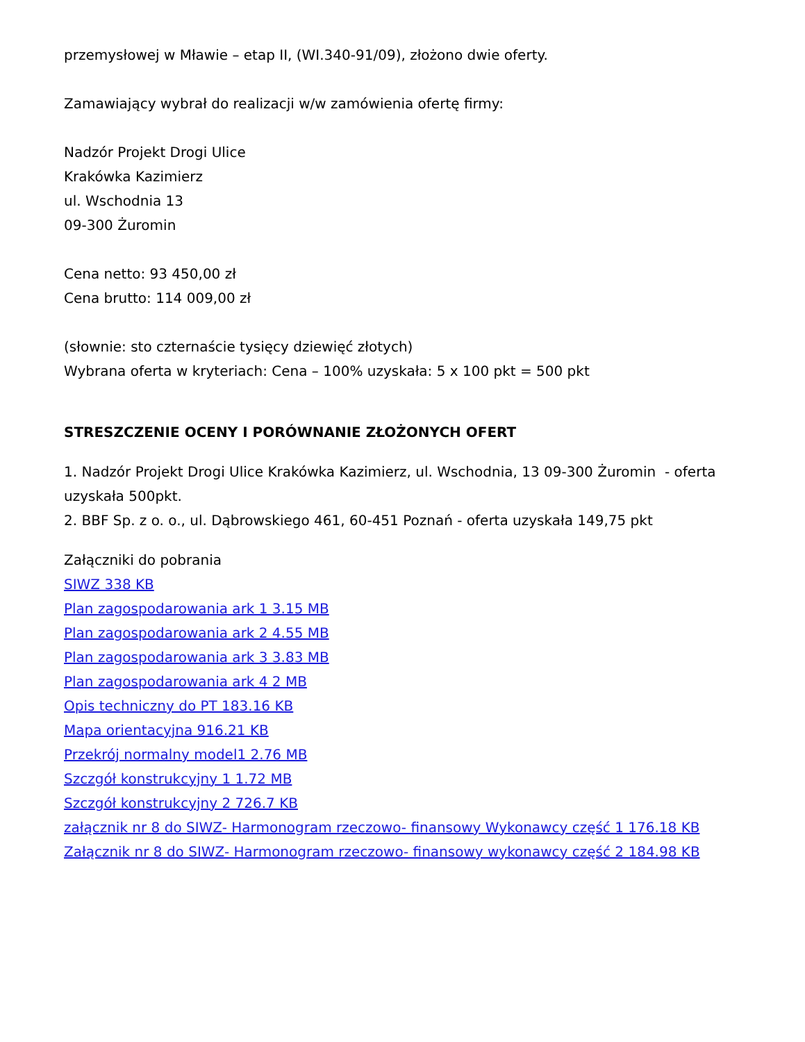przemysłowej w Mławie – etap II, (WI.340-91/09), złożono dwie oferty.
Zamawiający wybrał do realizacji w/w zamówienia ofertę firmy:
Nadzór Projekt Drogi Ulice
Krakówka Kazimierz
ul. Wschodnia 13
09-300 Żuromin
Cena netto: 93 450,00 zł
Cena brutto: 114 009,00 zł
(słownie: sto czternaście tysięcy dziewięć złotych)
Wybrana oferta w kryteriach: Cena – 100% uzyskała: 5 x 100 pkt = 500 pkt
STRESZCZENIE OCENY I PORÓWNANIE ZŁOŻONYCH OFERT
1. Nadzór Projekt Drogi Ulice Krakówka Kazimierz, ul. Wschodnia, 13 09-300 Żuromin - oferta uzyskała 500pkt.
2. BBF Sp. z o. o., ul. Dąbrowskiego 461, 60-451 Poznań - oferta uzyskała 149,75 pkt
Załączniki do pobrania
SIWZ 338 KB
Plan zagospodarowania ark 1 3.15 MB
Plan zagospodarowania ark 2 4.55 MB
Plan zagospodarowania ark 3 3.83 MB
Plan zagospodarowania ark 4 2 MB
Opis techniczny do PT 183.16 KB
Mapa orientacyjna 916.21 KB
Przekrój normalny model1 2.76 MB
Szczgół konstrukcyjny 1 1.72 MB
Szczgół konstrukcyjny 2 726.7 KB
załącznik nr 8 do SIWZ- Harmonogram rzeczowo- finansowy Wykonawcy część 1 176.18 KB
Załącznik nr 8 do SIWZ- Harmonogram rzeczowo- finansowy wykonawcy część 2 184.98 KB